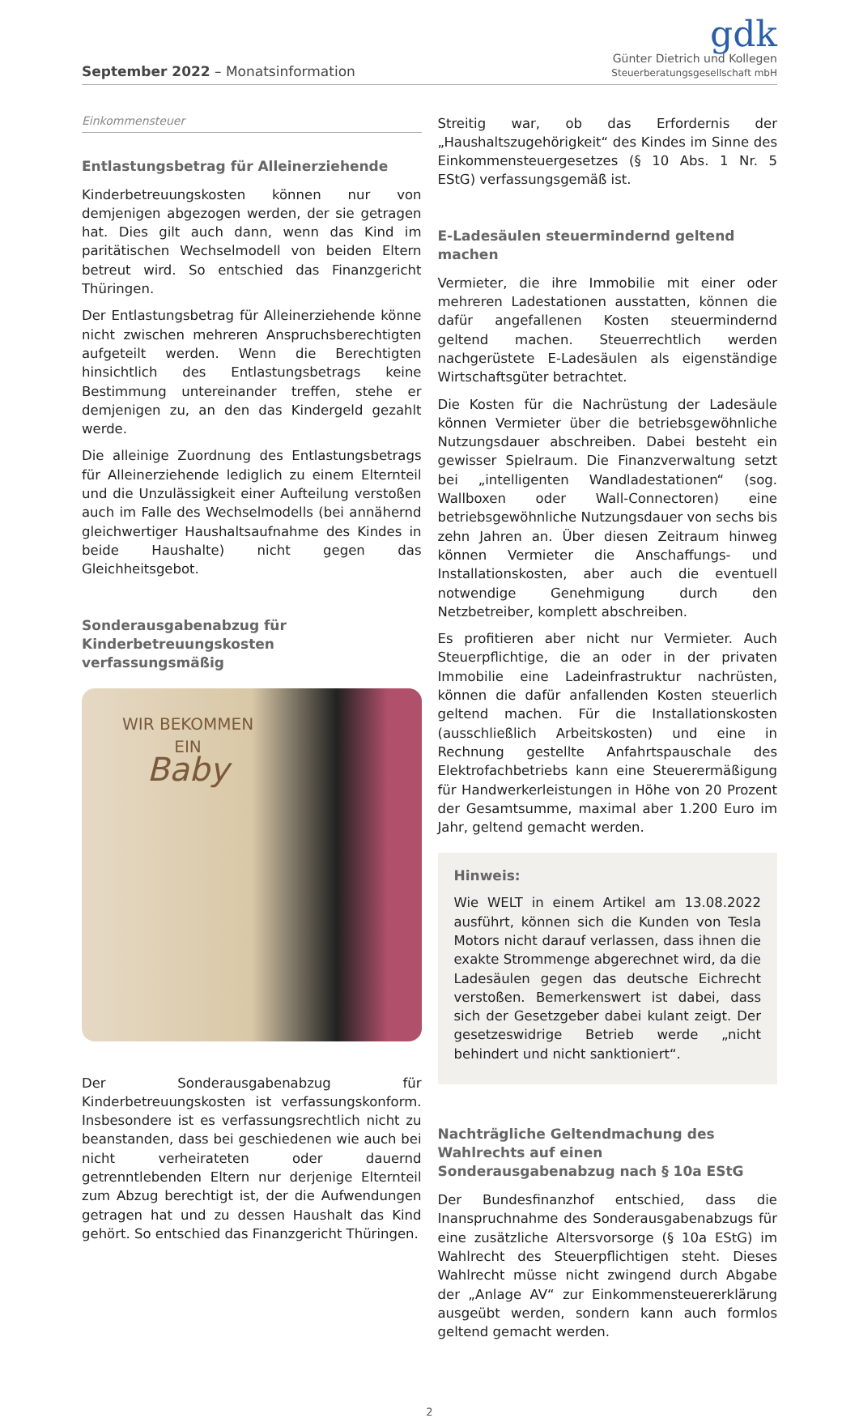September 2022 – Monatsinformation
gdk
Günter Dietrich und Kollegen
Steuerberatungsgesellschaft mbH
Einkommensteuer
Entlastungsbetrag für Alleinerziehende
Kinderbetreuungskosten können nur von demjenigen abgezogen werden, der sie getragen hat. Dies gilt auch dann, wenn das Kind im paritätischen Wechselmodell von beiden Eltern betreut wird. So entschied das Finanzgericht Thüringen.
Der Entlastungsbetrag für Alleinerziehende könne nicht zwischen mehreren Anspruchsberechtigten aufgeteilt werden. Wenn die Berechtigten hinsichtlich des Entlastungsbetrags keine Bestimmung untereinander treffen, stehe er demjenigen zu, an den das Kindergeld gezahlt werde.
Die alleinige Zuordnung des Entlastungsbetrags für Alleinerziehende lediglich zu einem Elternteil und die Unzulässigkeit einer Aufteilung verstoßen auch im Falle des Wechselmodells (bei annähernd gleichwertiger Haushaltsaufnahme des Kindes in beide Haushalte) nicht gegen das Gleichheitsgebot.
Sonderausgabenabzug für Kinderbetreuungskosten verfassungsmäßig
WIR BEKOMMEN
EIN
Baby
Der Sonderausgabenabzug für Kinderbetreuungskosten ist verfassungskonform. Insbesondere ist es verfassungsrechtlich nicht zu beanstanden, dass bei geschiedenen wie auch bei nicht verheirateten oder dauernd getrenntlebenden Eltern nur derjenige Elternteil zum Abzug berechtigt ist, der die Aufwendungen getragen hat und zu dessen Haushalt das Kind gehört. So entschied das Finanzgericht Thüringen.
Streitig war, ob das Erfordernis der „Haushaltszugehörigkeit“ des Kindes im Sinne des Einkommensteuergesetzes (§ 10 Abs. 1 Nr. 5 EStG) verfassungsgemäß ist.
E-Ladesäulen steuermindernd geltend machen
Vermieter, die ihre Immobilie mit einer oder mehreren Ladestationen ausstatten, können die dafür angefallenen Kosten steuermindernd geltend machen. Steuerrechtlich werden nachgerüstete E-Ladesäulen als eigenständige Wirtschaftsgüter betrachtet.
Die Kosten für die Nachrüstung der Ladesäule können Vermieter über die betriebsgewöhnliche Nutzungsdauer abschreiben. Dabei besteht ein gewisser Spielraum. Die Finanzverwaltung setzt bei „intelligenten Wandladestationen“ (sog. Wallboxen oder Wall-Connectoren) eine betriebsgewöhnliche Nutzungsdauer von sechs bis zehn Jahren an. Über diesen Zeitraum hinweg können Vermieter die Anschaffungs- und Installationskosten, aber auch die eventuell notwendige Genehmigung durch den Netzbetreiber, komplett abschreiben.
Es profitieren aber nicht nur Vermieter. Auch Steuerpflichtige, die an oder in der privaten Immobilie eine Ladeinfrastruktur nachrüsten, können die dafür anfallenden Kosten steuerlich geltend machen. Für die Installationskosten (ausschließlich Arbeitskosten) und eine in Rechnung gestellte Anfahrtspauschale des Elektrofachbetriebs kann eine Steuerermäßigung für Handwerkerleistungen in Höhe von 20 Prozent der Gesamtsumme, maximal aber 1.200 Euro im Jahr, geltend gemacht werden.
Hinweis:
Wie WELT in einem Artikel am 13.08.2022 ausführt, können sich die Kunden von Tesla Motors nicht darauf verlassen, dass ihnen die exakte Strommenge abgerechnet wird, da die Ladesäulen gegen das deutsche Eichrecht verstoßen. Bemerkenswert ist dabei, dass sich der Gesetzgeber dabei kulant zeigt. Der gesetzeswidrige Betrieb werde „nicht behindert und nicht sanktioniert“.
Nachträgliche Geltendmachung des Wahlrechts auf einen Sonderausgabenabzug nach § 10a EStG
Der Bundesfinanzhof entschied, dass die Inanspruchnahme des Sonderausgabenabzugs für eine zusätzliche Altersvorsorge (§ 10a EStG) im Wahlrecht des Steuerpflichtigen steht. Dieses Wahlrecht müsse nicht zwingend durch Abgabe der „Anlage AV“ zur Einkommensteuererklärung ausgeübt werden, sondern kann auch formlos geltend gemacht werden.
2